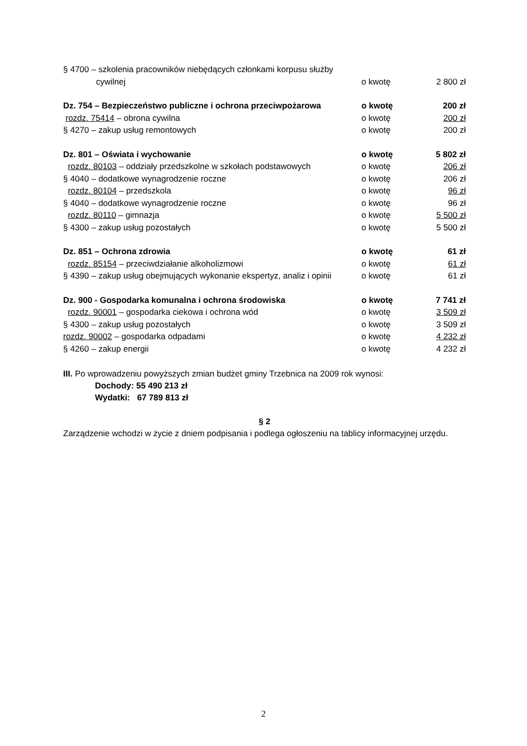| § 4700 – szkolenia pracowników niebędących członkami korpusu służby | | |
| cywilnej | o kwotę | 2 800 zł |
| Dz. 754 – Bezpieczeństwo publiczne i ochrona przeciwpożarowa | o kwotę | 200 zł |
| rozdz. 75414 – obrona cywilna | o kwotę | 200 zł |
| § 4270 – zakup usług remontowych | o kwotę | 200 zł |
| Dz. 801 – Oświata i wychowanie | o kwotę | 5 802 zł |
| rozdz. 80103 – oddziały przedszkolne w szkołach podstawowych | o kwotę | 206 zł |
| § 4040 – dodatkowe wynagrodzenie roczne | o kwotę | 206 zł |
| rozdz. 80104 – przedszkola | o kwotę | 96 zł |
| § 4040 – dodatkowe wynagrodzenie roczne | o kwotę | 96 zł |
| rozdz. 80110 – gimnazja | o kwotę | 5 500 zł |
| § 4300 – zakup usług pozostałych | o kwotę | 5 500 zł |
| Dz. 851 – Ochrona zdrowia | o kwotę | 61 zł |
| rozdz. 85154 – przeciwdziałanie alkoholizmowi | o kwotę | 61 zł |
| § 4390 – zakup usług obejmujących wykonanie ekspertyz, analiz i opinii | o kwotę | 61 zł |
| Dz. 900 - Gospodarka komunalna i ochrona środowiska | o kwotę | 7 741 zł |
| rozdz. 90001 – gospodarka ciekowa i ochrona wód | o kwotę | 3 509 zł |
| § 4300 – zakup usług pozostałych | o kwotę | 3 509 zł |
| rozdz. 90002 – gospodarka odpadami | o kwotę | 4 232 zł |
| § 4260 – zakup energii | o kwotę | 4 232 zł |
III. Po wprowadzeniu powyższych zmian budżet gminy Trzebnica na 2009 rok wynosi:
Dochody: 55 490 213 zł
Wydatki: 67 789 813 zł
§ 2
Zarządzenie wchodzi w życie z dniem podpisania i podlega ogłoszeniu na tablicy informacyjnej urzędu.
2